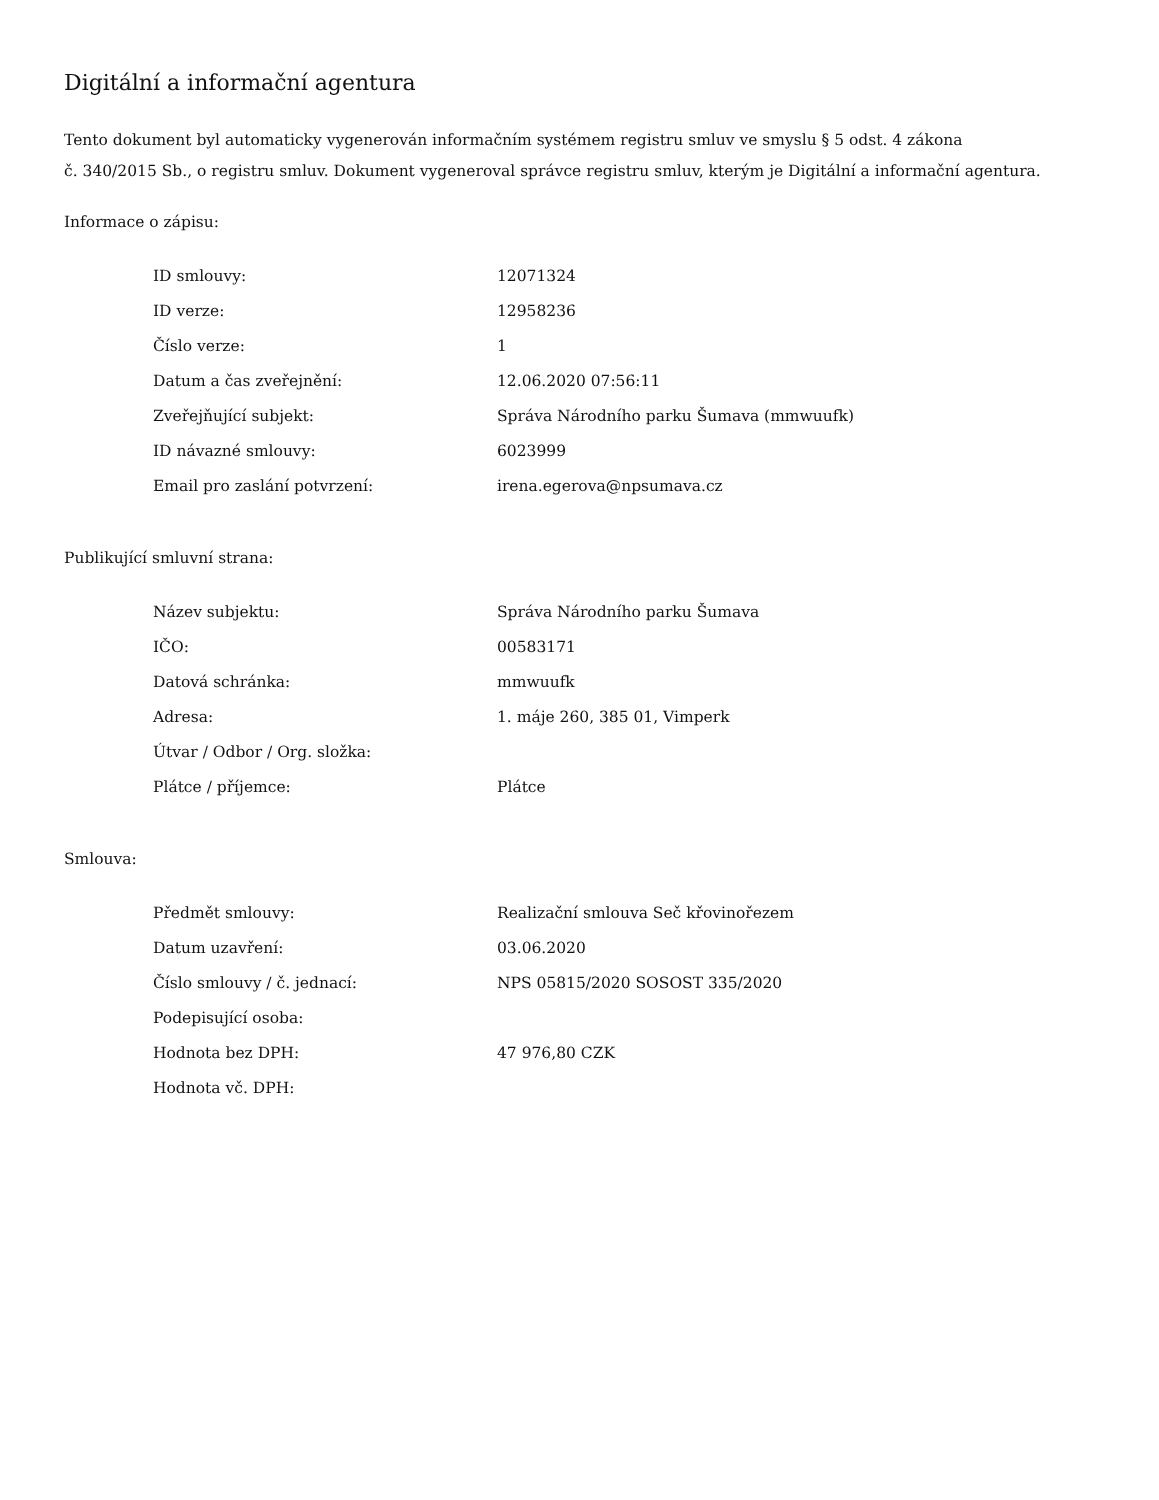Digitální a informační agentura
Tento dokument byl automaticky vygenerován informačním systémem registru smluv ve smyslu § 5 odst. 4 zákona
č. 340/2015 Sb., o registru smluv. Dokument vygeneroval správce registru smluv, kterým je Digitální a informační agentura.
Informace o zápisu:
| ID smlouvy: | 12071324 |
| ID verze: | 12958236 |
| Číslo verze: | 1 |
| Datum a čas zveřejnění: | 12.06.2020 07:56:11 |
| Zveřejňující subjekt: | Správa Národního parku Šumava (mmwuufk) |
| ID návazné smlouvy: | 6023999 |
| Email pro zaslání potvrzení: | irena.egerova@npsumava.cz |
Publikující smluvní strana:
| Název subjektu: | Správa Národního parku Šumava |
| IČO: | 00583171 |
| Datová schránka: | mmwuufk |
| Adresa: | 1. máje 260, 385 01, Vimperk |
| Útvar / Odbor / Org. složka: | |
| Plátce / příjemce: | Plátce |
Smlouva:
| Předmět smlouvy: | Realizační smlouva Seč křovinořezem |
| Datum uzavření: | 03.06.2020 |
| Číslo smlouvy / č. jednací: | NPS 05815/2020 SOSOST 335/2020 |
| Podepisující osoba: | |
| Hodnota bez DPH: | 47 976,80 CZK |
| Hodnota vč. DPH: | |